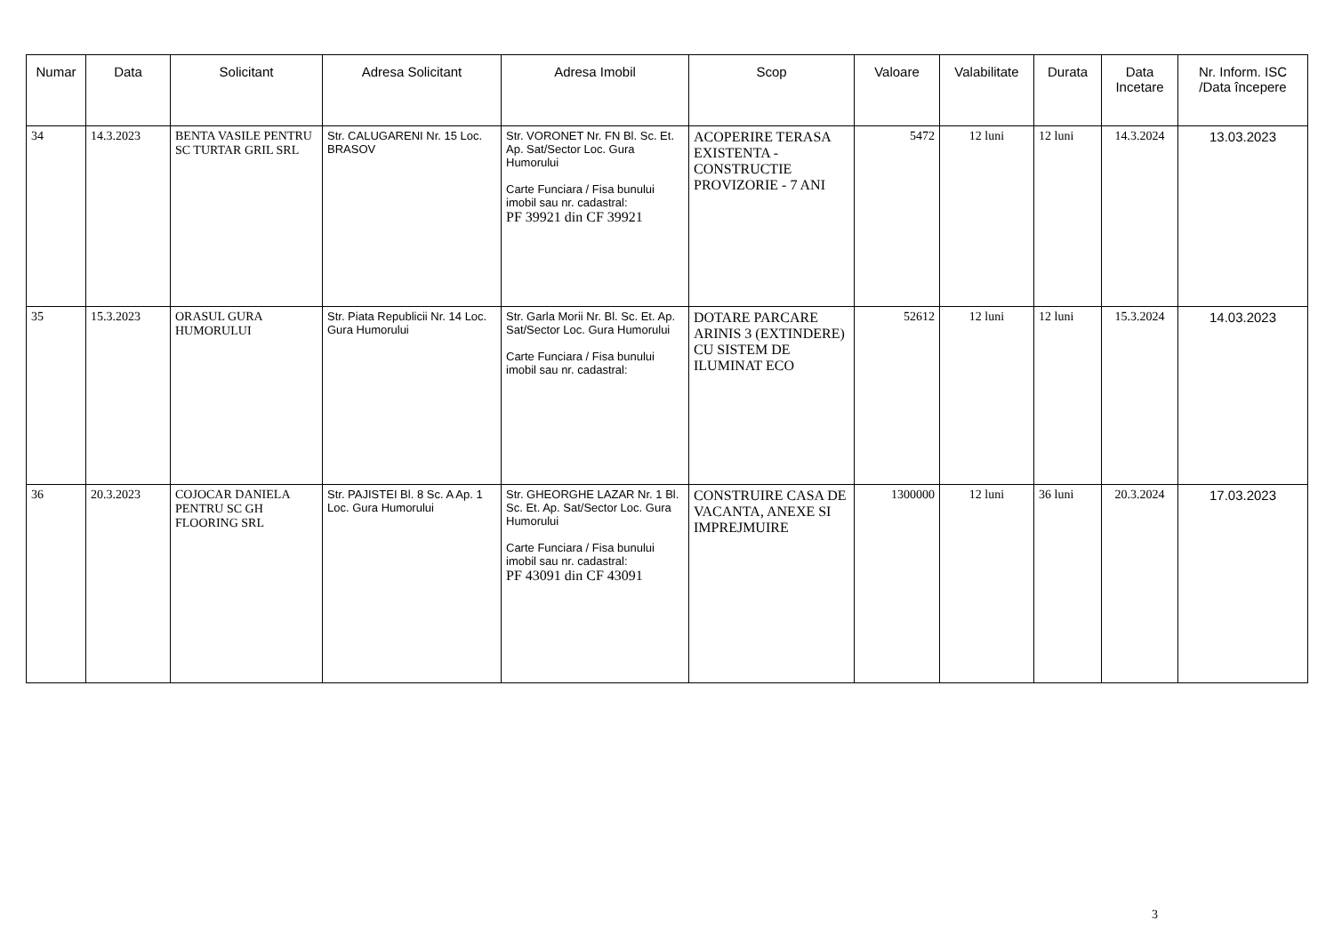| Numar | Data | Solicitant | Adresa Solicitant | Adresa Imobil | Scop | Valoare | Valabilitate | Durata | Data Incetare | Nr. Inform. ISC /Data începere |
| --- | --- | --- | --- | --- | --- | --- | --- | --- | --- | --- |
| 34 | 14.3.2023 | BENTA VASILE PENTRU SC TURTAR GRIL SRL | Str. CALUGARENI Nr. 15 Loc. BRASOV | Str. VORONET Nr. FN Bl. Sc. Et. Ap. Sat/Sector Loc. Gura Humorului Carte Funciara / Fisa bunului imobil sau nr. cadastral: PF 39921 din CF 39921 | ACOPERIRE TERASA EXISTENTA - CONSTRUCTIE PROVIZORIE - 7 ANI | 5472 | 12 luni | 12 luni | 14.3.2024 | 13.03.2023 |
| 35 | 15.3.2023 | ORASUL GURA HUMORULUI | Str. Piata Republicii Nr. 14 Loc. Gura Humorului | Str. Garla Morii Nr. Bl. Sc. Et. Ap. Sat/Sector Loc. Gura Humorului Carte Funciara / Fisa bunului imobil sau nr. cadastral: | DOTARE PARCARE ARINIS 3 (EXTINDERE) CU SISTEM DE ILUMINAT ECO | 52612 | 12 luni | 12 luni | 15.3.2024 | 14.03.2023 |
| 36 | 20.3.2023 | COJOCAR DANIELA PENTRU SC GH FLOORING SRL | Str. PAJISTEI Bl. 8 Sc. A Ap. 1 Loc. Gura Humorului | Str. GHEORGHE LAZAR Nr. 1 Bl. Sc. Et. Ap. Sat/Sector Loc. Gura Humorului Carte Funciara / Fisa bunului imobil sau nr. cadastral: PF 43091 din CF 43091 | CONSTRUIRE CASA DE VACANTA, ANEXE SI IMPREJMUIRE | 1300000 | 12 luni | 36 luni | 20.3.2024 | 17.03.2023 |
3